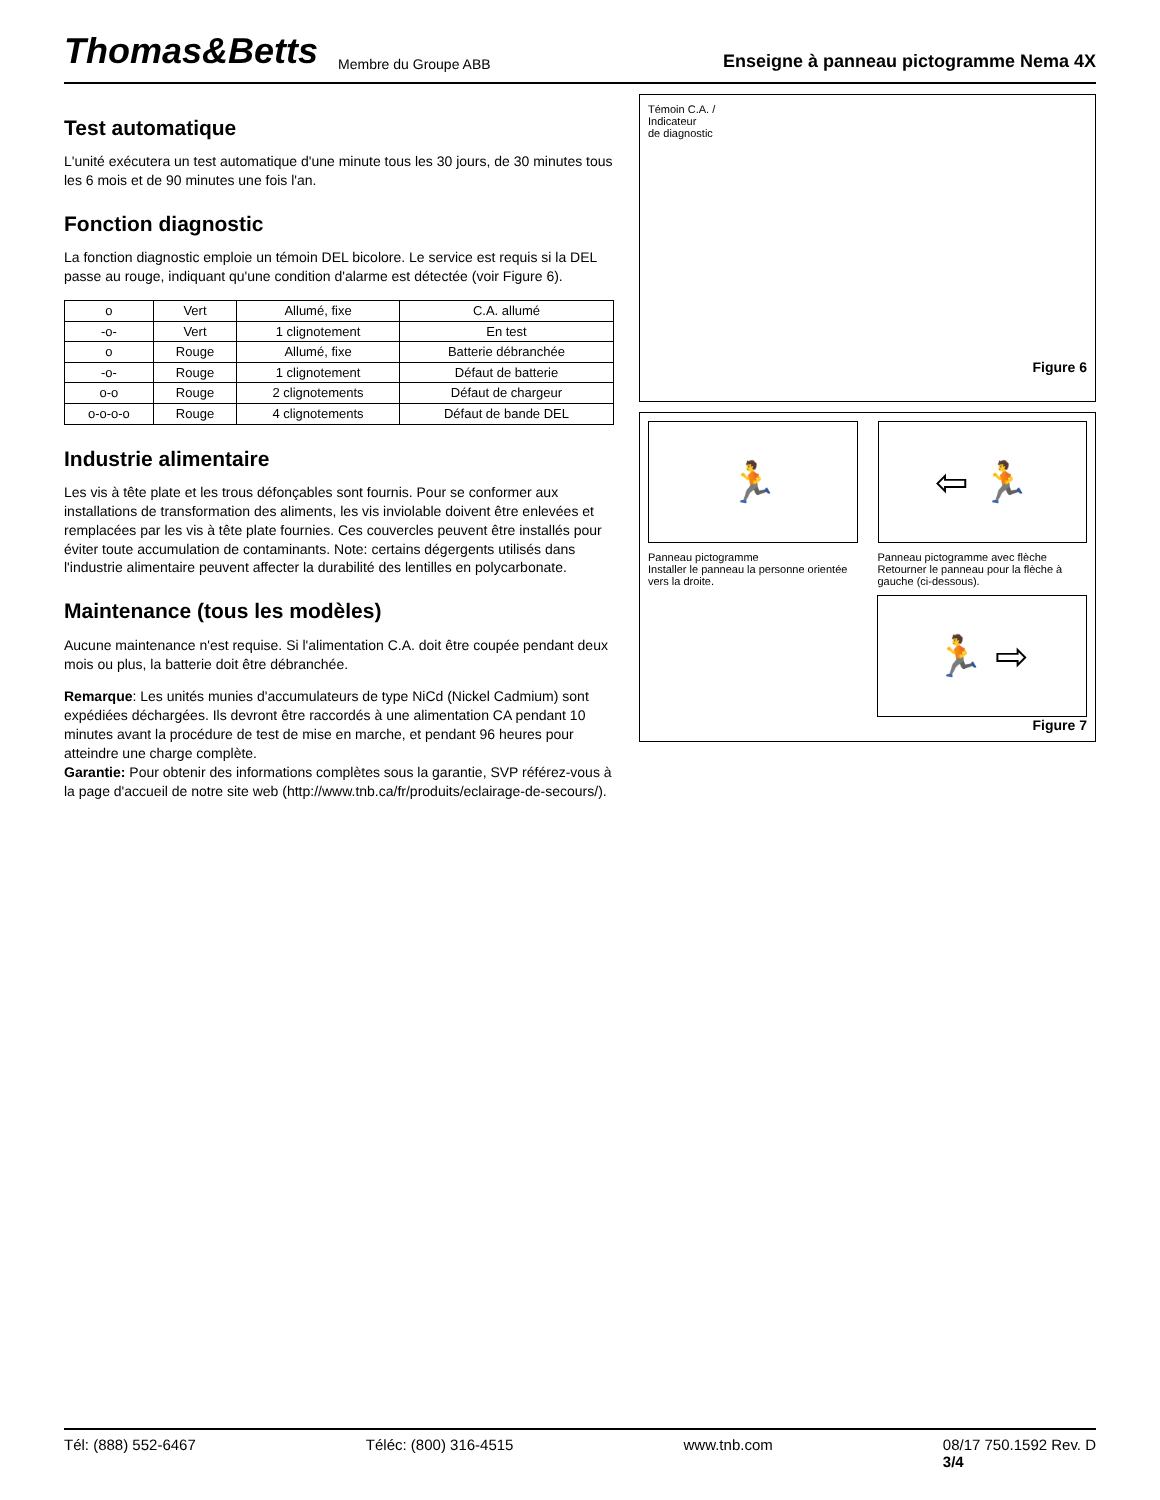Thomas&Betts Membre du Groupe ABB Enseigne à panneau pictogramme Nema 4X
Test automatique
L'unité exécutera un test automatique d'une minute tous les 30 jours, de 30 minutes tous les 6 mois et de 90 minutes une fois l'an.
Fonction diagnostic
La fonction diagnostic emploie un témoin DEL bicolore. Le service est requis si la DEL passe au rouge, indiquant qu'une condition d'alarme est détectée (voir Figure 6).
| o | Vert | Allumé, fixe | C.A. allumé |
| -o- | Vert | 1 clignotement | En test |
| o | Rouge | Allumé, fixe | Batterie débranchée |
| -o- | Rouge | 1 clignotement | Défaut de batterie |
| o-o | Rouge | 2 clignotements | Défaut de chargeur |
| o-o-o-o | Rouge | 4 clignotements | Défaut de bande DEL |
Industrie alimentaire
Les vis à tête plate et les trous défonçables sont fournis. Pour se conformer aux installations de transformation des aliments, les vis inviolable doivent être enlevées et remplacées par les vis à tête plate fournies. Ces couvercles peuvent être installés pour éviter toute accumulation de contaminants. Note: certains dégergents utilisés dans l'industrie alimentaire peuvent affecter la durabilité des lentilles en polycarbonate.
Maintenance (tous les modèles)
Aucune maintenance n'est requise. Si l'alimentation C.A. doit être coupée pendant deux mois ou plus, la batterie doit être débranchée.
Remarque: Les unités munies d'accumulateurs de type NiCd (Nickel Cadmium) sont expédiées déchargées. Ils devront être raccordés à une alimentation CA pendant 10 minutes avant la procédure de test de mise en marche, et pendant 96 heures pour atteindre une charge complète.
Garantie: Pour obtenir des informations complètes sous la garantie, SVP référez-vous à la page d'accueil de notre site web (http://www.tnb.ca/fr/produits/eclairage-de-secours/).
Témoin C.A. /
Indicateur
de diagnostic
Figure 6
🏃 ⇦ 🏃
Panneau pictogramme
Installer le panneau la personne orientée vers la droite.
Panneau pictogramme avec flèche
Retourner le panneau pour la flèche à gauche (ci-dessous).
🏃 ⇨
Figure 7
Tél: (888) 552-6467 Téléc: (800) 316-4515 www.tnb.com 08/17 750.1592 Rev. D
3/4